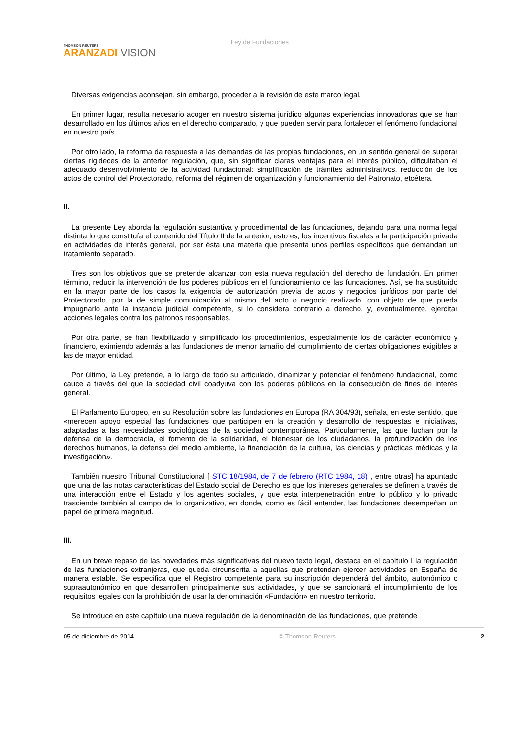THOMSON REUTERS
ARANZADI VISION
Ley de Fundaciones
Diversas exigencias aconsejan, sin embargo, proceder a la revisión de este marco legal.
En primer lugar, resulta necesario acoger en nuestro sistema jurídico algunas experiencias innovadoras que se han desarrollado en los últimos años en el derecho comparado, y que pueden servir para fortalecer el fenómeno fundacional en nuestro país.
Por otro lado, la reforma da respuesta a las demandas de las propias fundaciones, en un sentido general de superar ciertas rigideces de la anterior regulación, que, sin significar claras ventajas para el interés público, dificultaban el adecuado desenvolvimiento de la actividad fundacional: simplificación de trámites administrativos, reducción de los actos de control del Protectorado, reforma del régimen de organización y funcionamiento del Patronato, etcétera.
II.
La presente Ley aborda la regulación sustantiva y procedimental de las fundaciones, dejando para una norma legal distinta lo que constituía el contenido del Título II de la anterior, esto es, los incentivos fiscales a la participación privada en actividades de interés general, por ser ésta una materia que presenta unos perfiles específicos que demandan un tratamiento separado.
Tres son los objetivos que se pretende alcanzar con esta nueva regulación del derecho de fundación. En primer término, reducir la intervención de los poderes públicos en el funcionamiento de las fundaciones. Así, se ha sustituido en la mayor parte de los casos la exigencia de autorización previa de actos y negocios jurídicos por parte del Protectorado, por la de simple comunicación al mismo del acto o negocio realizado, con objeto de que pueda impugnarlo ante la instancia judicial competente, si lo considera contrario a derecho, y, eventualmente, ejercitar acciones legales contra los patronos responsables.
Por otra parte, se han flexibilizado y simplificado los procedimientos, especialmente los de carácter económico y financiero, eximiendo además a las fundaciones de menor tamaño del cumplimiento de ciertas obligaciones exigibles a las de mayor entidad.
Por último, la Ley pretende, a lo largo de todo su articulado, dinamizar y potenciar el fenómeno fundacional, como cauce a través del que la sociedad civil coadyuva con los poderes públicos en la consecución de fines de interés general.
El Parlamento Europeo, en su Resolución sobre las fundaciones en Europa (RA 304/93), señala, en este sentido, que «merecen apoyo especial las fundaciones que participen en la creación y desarrollo de respuestas e iniciativas, adaptadas a las necesidades sociológicas de la sociedad contemporánea. Particularmente, las que luchan por la defensa de la democracia, el fomento de la solidaridad, el bienestar de los ciudadanos, la profundización de los derechos humanos, la defensa del medio ambiente, la financiación de la cultura, las ciencias y prácticas médicas y la investigación».
También nuestro Tribunal Constitucional [ STC 18/1984, de 7 de febrero (RTC 1984, 18) , entre otras] ha apuntado que una de las notas características del Estado social de Derecho es que los intereses generales se definen a través de una interacción entre el Estado y los agentes sociales, y que esta interpenetración entre lo público y lo privado trasciende también al campo de lo organizativo, en donde, como es fácil entender, las fundaciones desempeñan un papel de primera magnitud.
III.
En un breve repaso de las novedades más significativas del nuevo texto legal, destaca en el capítulo I la regulación de las fundaciones extranjeras, que queda circunscrita a aquellas que pretendan ejercer actividades en España de manera estable. Se especifica que el Registro competente para su inscripción dependerá del ámbito, autonómico o supraautonómico en que desarrollen principalmente sus actividades, y que se sancionará el incumplimiento de los requisitos legales con la prohibición de usar la denominación «Fundación» en nuestro territorio.
Se introduce en este capítulo una nueva regulación de la denominación de las fundaciones, que pretende
05 de diciembre de 2014 © Thomson Reuters 2